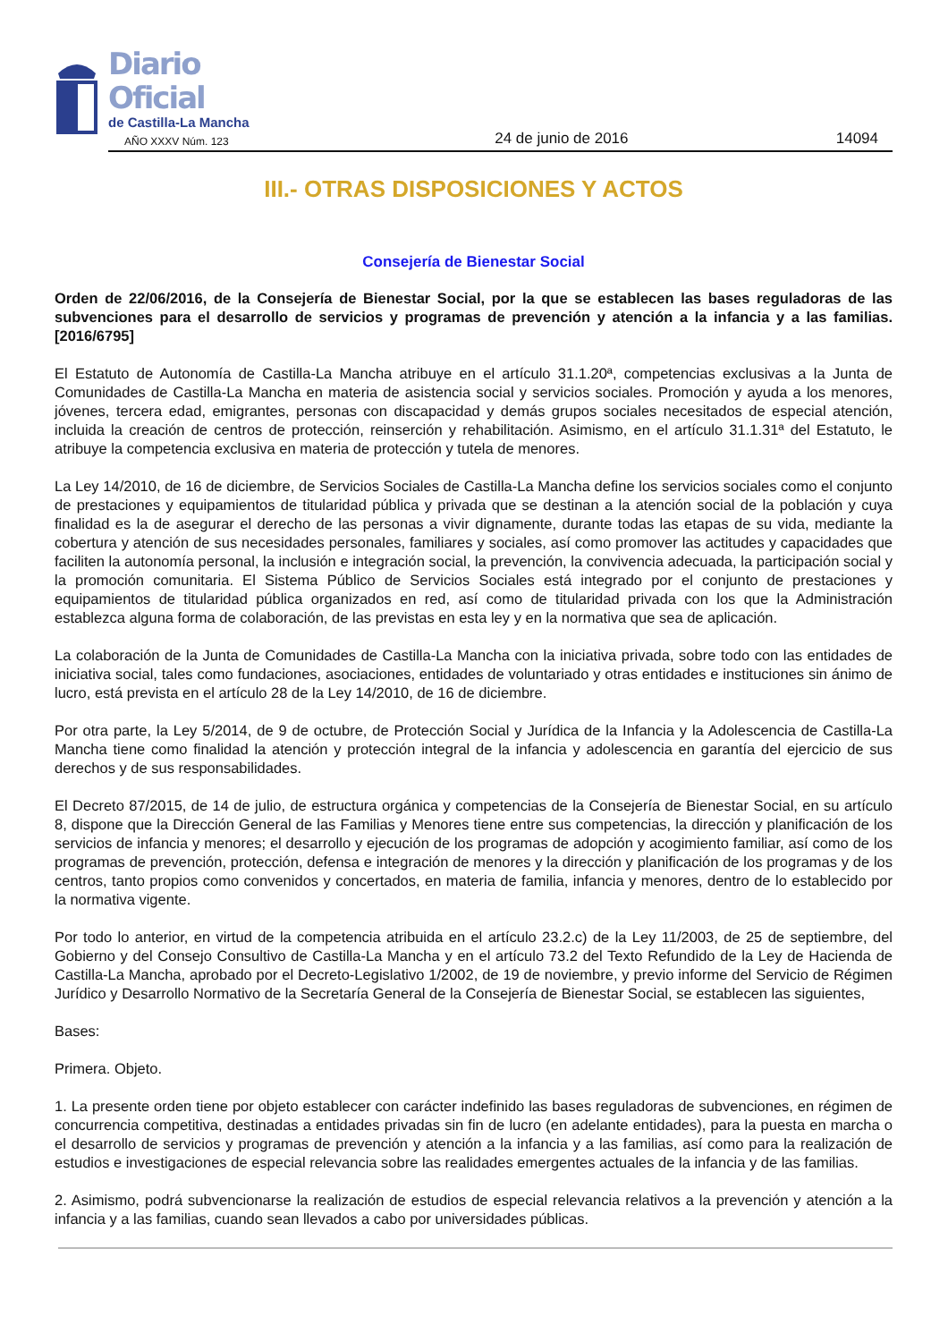Diario Oficial
de Castilla-La Mancha
AÑO XXXV Núm. 123
24 de junio de 2016
14094
III.- OTRAS DISPOSICIONES Y ACTOS
Consejería de Bienestar Social
Orden de 22/06/2016, de la Consejería de Bienestar Social, por la que se establecen las bases reguladoras de las subvenciones para el desarrollo de servicios y programas de prevención y atención a la infancia y a las familias. [2016/6795]
El Estatuto de Autonomía de Castilla-La Mancha atribuye en el artículo 31.1.20ª, competencias exclusivas a la Junta de Comunidades de Castilla-La Mancha en materia de asistencia social y servicios sociales. Promoción y ayuda a los menores, jóvenes, tercera edad, emigrantes, personas con discapacidad y demás grupos sociales necesitados de especial atención, incluida la creación de centros de protección, reinserción y rehabilitación. Asimismo, en el artículo 31.1.31ª del Estatuto, le atribuye la competencia exclusiva en materia de protección y tutela de menores.
La Ley 14/2010, de 16 de diciembre, de Servicios Sociales de Castilla-La Mancha define los servicios sociales como el conjunto de prestaciones y equipamientos de titularidad pública y privada que se destinan a la atención social de la población y cuya finalidad es la de asegurar el derecho de las personas a vivir dignamente, durante todas las etapas de su vida, mediante la cobertura y atención de sus necesidades personales, familiares y sociales, así como promover las actitudes y capacidades que faciliten la autonomía personal, la inclusión e integración social, la prevención, la convivencia adecuada, la participación social y la promoción comunitaria. El Sistema Público de Servicios Sociales está integrado por el conjunto de prestaciones y equipamientos de titularidad pública organizados en red, así como de titularidad privada con los que la Administración establezca alguna forma de colaboración, de las previstas en esta ley y en la normativa que sea de aplicación.
La colaboración de la Junta de Comunidades de Castilla-La Mancha con la iniciativa privada, sobre todo con las entidades de iniciativa social, tales como fundaciones, asociaciones, entidades de voluntariado y otras entidades e instituciones sin ánimo de lucro, está prevista en el artículo 28 de la Ley 14/2010, de 16 de diciembre.
Por otra parte, la Ley 5/2014, de 9 de octubre, de Protección Social y Jurídica de la Infancia y la Adolescencia de Castilla-La Mancha tiene como finalidad la atención y protección integral de la infancia y adolescencia en garantía del ejercicio de sus derechos y de sus responsabilidades.
El Decreto 87/2015, de 14 de julio, de estructura orgánica y competencias de la Consejería de Bienestar Social, en su artículo 8, dispone que la Dirección General de las Familias y Menores tiene entre sus competencias, la dirección y planificación de los servicios de infancia y menores; el desarrollo y ejecución de los programas de adopción y acogimiento familiar, así como de los programas de prevención, protección, defensa e integración de menores y la dirección y planificación de los programas y de los centros, tanto propios como convenidos y concertados, en materia de familia, infancia y menores, dentro de lo establecido por la normativa vigente.
Por todo lo anterior, en virtud de la competencia atribuida en el artículo 23.2.c) de la Ley 11/2003, de 25 de septiembre, del Gobierno y del Consejo Consultivo de Castilla-La Mancha y en el artículo 73.2 del Texto Refundido de la Ley de Hacienda de Castilla-La Mancha, aprobado por el Decreto-Legislativo 1/2002, de 19 de noviembre, y previo informe del Servicio de Régimen Jurídico y Desarrollo Normativo de la Secretaría General de la Consejería de Bienestar Social, se establecen las siguientes,
Bases:
Primera. Objeto.
1. La presente orden tiene por objeto establecer con carácter indefinido las bases reguladoras de subvenciones, en régimen de concurrencia competitiva, destinadas a entidades privadas sin fin de lucro (en adelante entidades), para la puesta en marcha o el desarrollo de servicios y programas de prevención y atención a la infancia y a las familias, así como para la realización de estudios e investigaciones de especial relevancia sobre las realidades emergentes actuales de la infancia y de las familias.
2. Asimismo, podrá subvencionarse la realización de estudios de especial relevancia relativos a la prevención y atención a la infancia y a las familias, cuando sean llevados a cabo por universidades públicas.